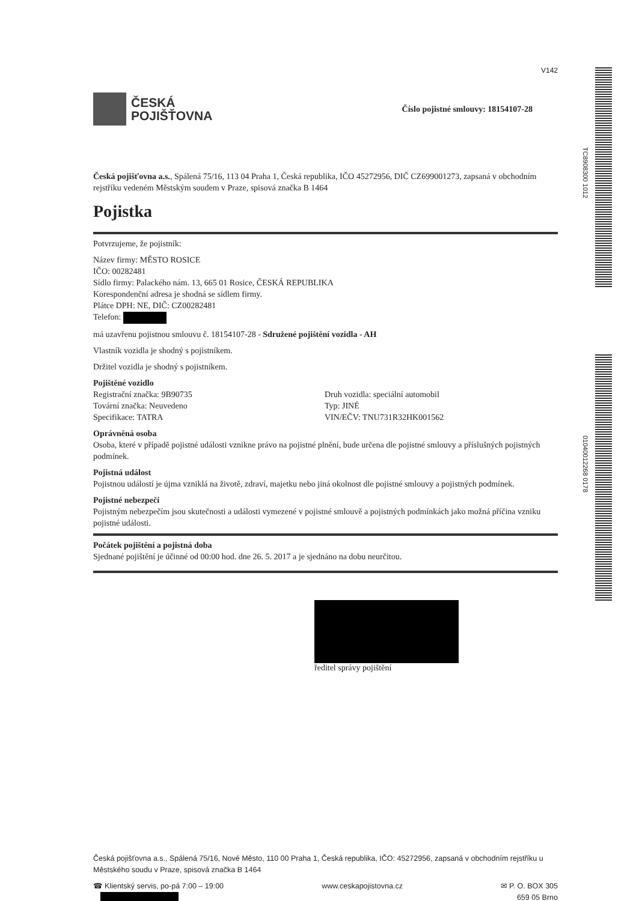TC8908300 1012
01040012268 0178
V142
ČESKÁ
POJIŠŤOVNA
Číslo pojistné smlouvy: 18154107-28
Česká pojišťovna a.s., Spálená 75/16, 113 04 Praha 1, Česká republika, IČO 45272956, DIČ CZ699001273, zapsaná v obchodním rejstříku vedeném Městským soudem v Praze, spisová značka B 1464
Pojistka
Potvrzujeme, že pojistník:
Název firmy: MĚSTO ROSICE
IČO: 00282481
Sídlo firmy: Palackého nám. 13, 665 01 Rosice, ČESKÁ REPUBLIKA
Korespondenční adresa je shodná se sídlem firmy.
Plátce DPH: NE, DIČ: CZ00282481
Telefon:
má uzavřenu pojistnou smlouvu č. 18154107-28 - Sdružené pojištění vozidla - AH
Vlastník vozidla je shodný s pojistníkem.
Držitel vozidla je shodný s pojistníkem.
Pojištěné vozidlo
Registrační značka: 9B90735
Tovární značka: Neuvedeno
Specifikace: TATRA
Druh vozidla: speciální automobil
Typ: JINÉ
VIN/EČV: TNU731R32HK001562
Oprávněná osoba
Osoba, které v případě pojistné události vznikne právo na pojistné plnění, bude určena dle pojistné smlouvy a příslušných pojistných podmínek.
Pojistná událost
Pojistnou událostí je újma vzniklá na životě, zdraví, majetku nebo jiná okolnost dle pojistné smlouvy a pojistných podmínek.
Pojistné nebezpečí
Pojistným nebezpečím jsou skutečnosti a události vymezené v pojistné smlouvě a pojistných podmínkách jako možná příčina vzniku pojistné události.
Počátek pojištění a pojistná doba
Sjednané pojištění je účinné od 00:00 hod. dne 26. 5. 2017 a je sjednáno na dobu neurčitou.
ředitel správy pojištění
Česká pojišťovna a.s., Spálená 75/16, Nové Město, 110 00 Praha 1, Česká republika, IČO: 45272956, zapsaná v obchodním rejstříku u Městského soudu v Praze, spisová značka B 1464
☎ Klientský servis, po-pá 7:00 – 19:00
www.ceskapojistovna.cz ✉ P. O. BOX 305
659 05 Brno